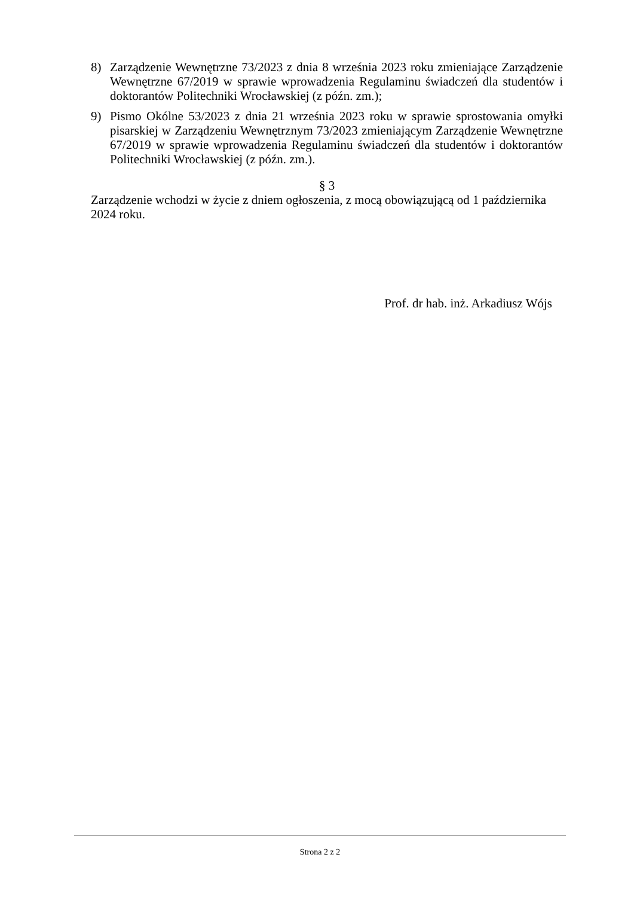8) Zarządzenie Wewnętrzne 73/2023 z dnia 8 września 2023 roku zmieniające Zarządzenie Wewnętrzne 67/2019 w sprawie wprowadzenia Regulaminu świadczeń dla studentów i doktorantów Politechniki Wrocławskiej (z późn. zm.);
9) Pismo Okólne 53/2023 z dnia 21 września 2023 roku w sprawie sprostowania omyłki pisarskiej w Zarządzeniu Wewnętrznym 73/2023 zmieniającym Zarządzenie Wewnętrzne 67/2019 w sprawie wprowadzenia Regulaminu świadczeń dla studentów i doktorantów Politechniki Wrocławskiej (z późn. zm.).
§ 3
Zarządzenie wchodzi w życie z dniem ogłoszenia, z mocą obowiązującą od 1 października 2024 roku.
Prof. dr hab. inż. Arkadiusz Wójs
Strona 2 z 2